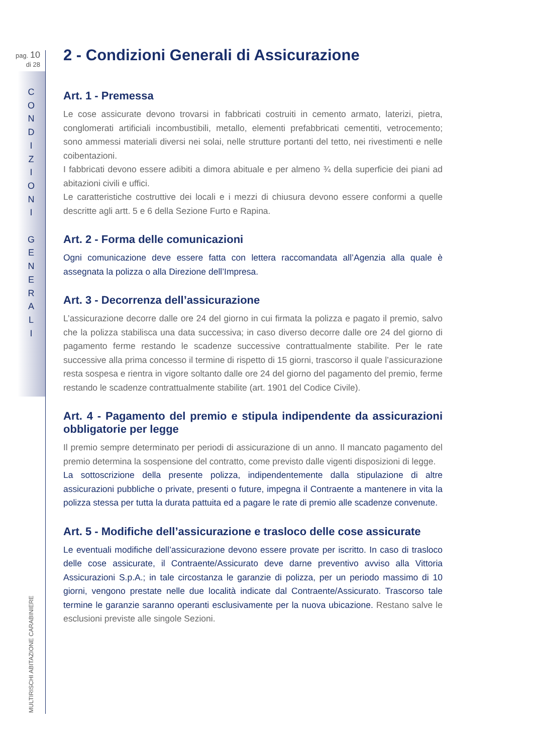pag. 10
di 28
C
O
N
D
I
Z
I
O
N
I
G
E
N
E
R
A
L
I
MULTIRISCHI ABITAZIONE CARABINIERE
2 - Condizioni Generali di Assicurazione
Art. 1 - Premessa
Le cose assicurate devono trovarsi in fabbricati costruiti in cemento armato, laterizi, pietra, conglomerati artificiali incombustibili, metallo, elementi prefabbricati cementiti, vetrocemento; sono ammessi materiali diversi nei solai, nelle strutture portanti del tetto, nei rivestimenti e nelle coibentazioni.
I fabbricati devono essere adibiti a dimora abituale e per almeno ¾ della superficie dei piani ad abitazioni civili e uffici.
Le caratteristiche costruttive dei locali e i mezzi di chiusura devono essere conformi a quelle descritte agli artt. 5 e 6 della Sezione Furto e Rapina.
Art. 2 - Forma delle comunicazioni
Ogni comunicazione deve essere fatta con lettera raccomandata all’Agenzia alla quale è assegnata la polizza o alla Direzione dell’Impresa.
Art. 3 - Decorrenza dell’assicurazione
L’assicurazione decorre dalle ore 24 del giorno in cui firmata la polizza e pagato il premio, salvo che la polizza stabilisca una data successiva; in caso diverso decorre dalle ore 24 del giorno di pagamento ferme restando le scadenze successive contrattualmente stabilite. Per le rate successive alla prima concesso il termine di rispetto di 15 giorni, trascorso il quale l’assicurazione resta sospesa e rientra in vigore soltanto dalle ore 24 del giorno del pagamento del premio, ferme restando le scadenze contrattualmente stabilite (art. 1901 del Codice Civile).
Art. 4 - Pagamento del premio e stipula indipendente da assicurazioni obbligatorie per legge
Il premio sempre determinato per periodi di assicurazione di un anno. Il mancato pagamento del premio determina la sospensione del contratto, come previsto dalle vigenti disposizioni di legge.
La sottoscrizione della presente polizza, indipendentemente dalla stipulazione di altre assicurazioni pubbliche o private, presenti o future, impegna il Contraente a mantenere in vita la polizza stessa per tutta la durata pattuita ed a pagare le rate di premio alle scadenze convenute.
Art. 5 - Modifiche dell’assicurazione e trasloco delle cose assicurate
Le eventuali modifiche dell’assicurazione devono essere provate per iscritto. In caso di trasloco delle cose assicurate, il Contraente/Assicurato deve darne preventivo avviso alla Vittoria Assicurazioni S.p.A.; in tale circostanza le garanzie di polizza, per un periodo massimo di 10 giorni, vengono prestate nelle due località indicate dal Contraente/Assicurato. Trascorso tale termine le garanzie saranno operanti esclusivamente per la nuova ubicazione. Restano salve le esclusioni previste alle singole Sezioni.